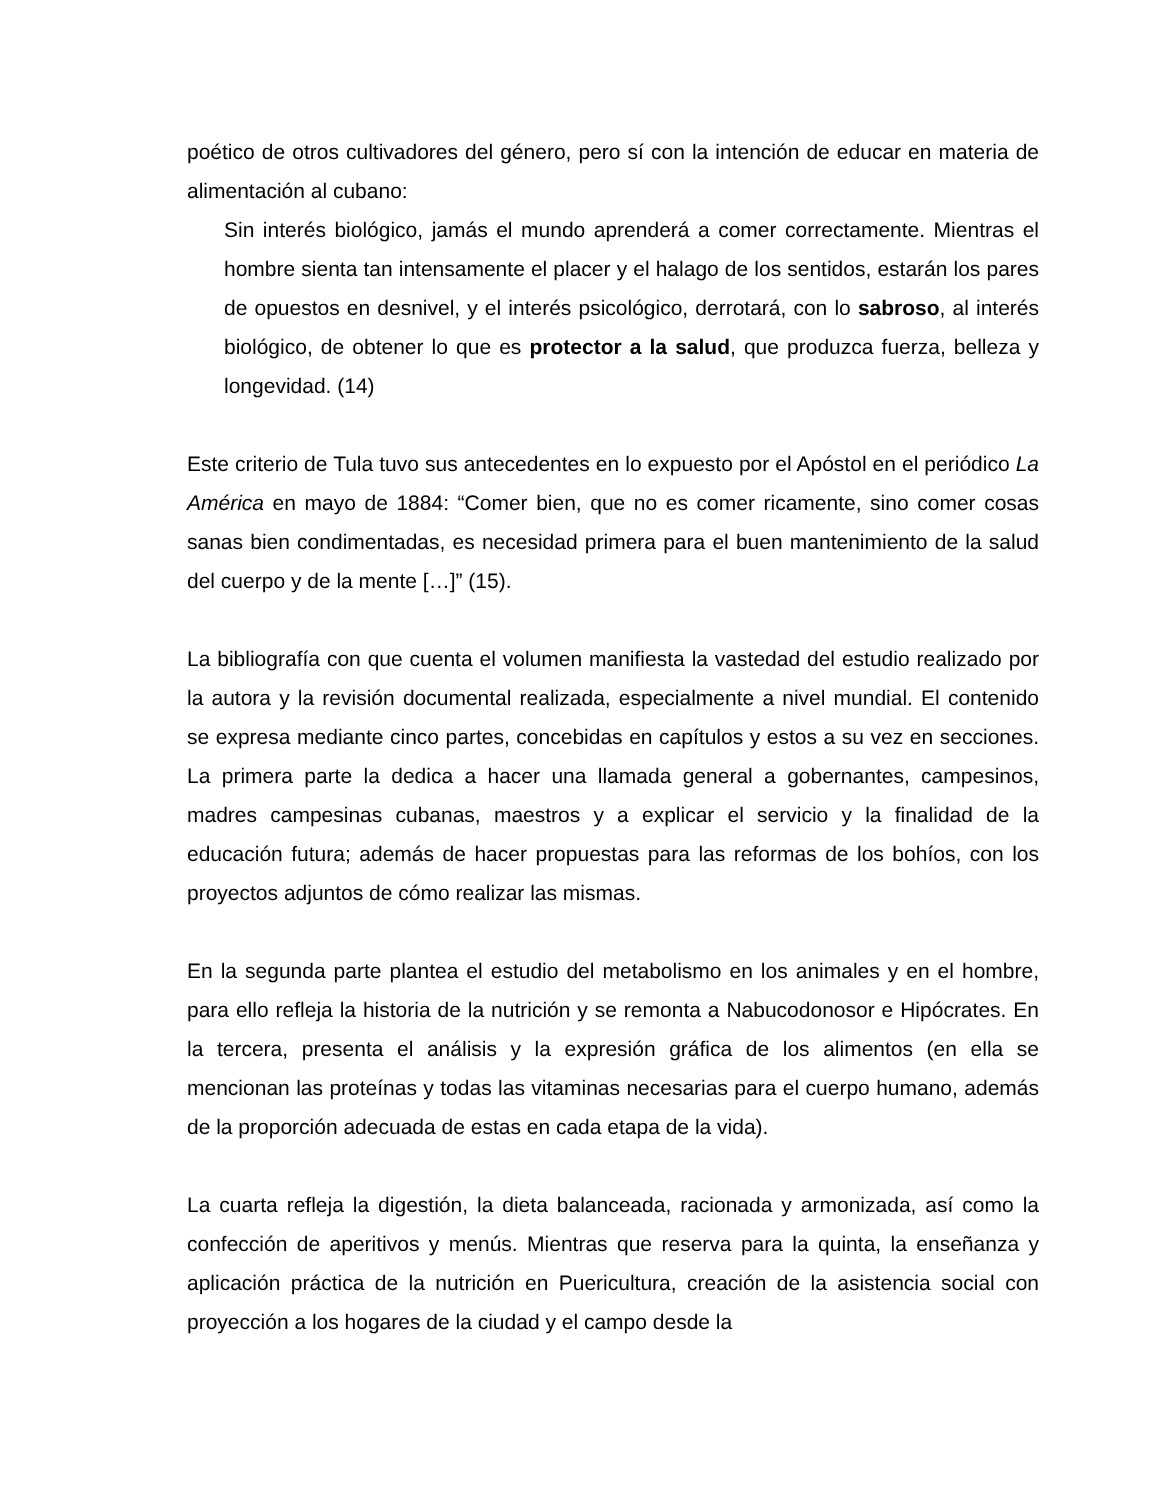poético de otros cultivadores del género, pero sí con la intención de educar en materia de alimentación al cubano:
Sin interés biológico, jamás el mundo aprenderá a comer correctamente. Mientras el hombre sienta tan intensamente el placer y el halago de los sentidos, estarán los pares de opuestos en desnivel, y el interés psicológico, derrotará, con lo sabroso, al interés biológico, de obtener lo que es protector a la salud, que produzca fuerza, belleza y longevidad. (14)
Este criterio de Tula tuvo sus antecedentes en lo expuesto por el Apóstol en el periódico La América en mayo de 1884: “Comer bien, que no es comer ricamente, sino comer cosas sanas bien condimentadas, es necesidad primera para el buen mantenimiento de la salud del cuerpo y de la mente […]” (15).
La bibliografía con que cuenta el volumen manifiesta la vastedad del estudio realizado por la autora y la revisión documental realizada, especialmente a nivel mundial. El contenido se expresa mediante cinco partes, concebidas en capítulos y estos a su vez en secciones. La primera parte la dedica a hacer una llamada general a gobernantes, campesinos, madres campesinas cubanas, maestros y a explicar el servicio y la finalidad de la educación futura; además de hacer propuestas para las reformas de los bohíos, con los proyectos adjuntos de cómo realizar las mismas.
En la segunda parte plantea el estudio del metabolismo en los animales y en el hombre, para ello refleja la historia de la nutrición y se remonta a Nabucodonosor e Hipócrates. En la tercera, presenta el análisis y la expresión gráfica de los alimentos (en ella se mencionan las proteínas y todas las vitaminas necesarias para el cuerpo humano, además de la proporción adecuada de estas en cada etapa de la vida).
La cuarta refleja la digestión, la dieta balanceada, racionada y armonizada, así como la confección de aperitivos y menús. Mientras que reserva para la quinta, la enseñanza y aplicación práctica de la nutrición en Puericultura, creación de la asistencia social con proyección a los hogares de la ciudad y el campo desde la